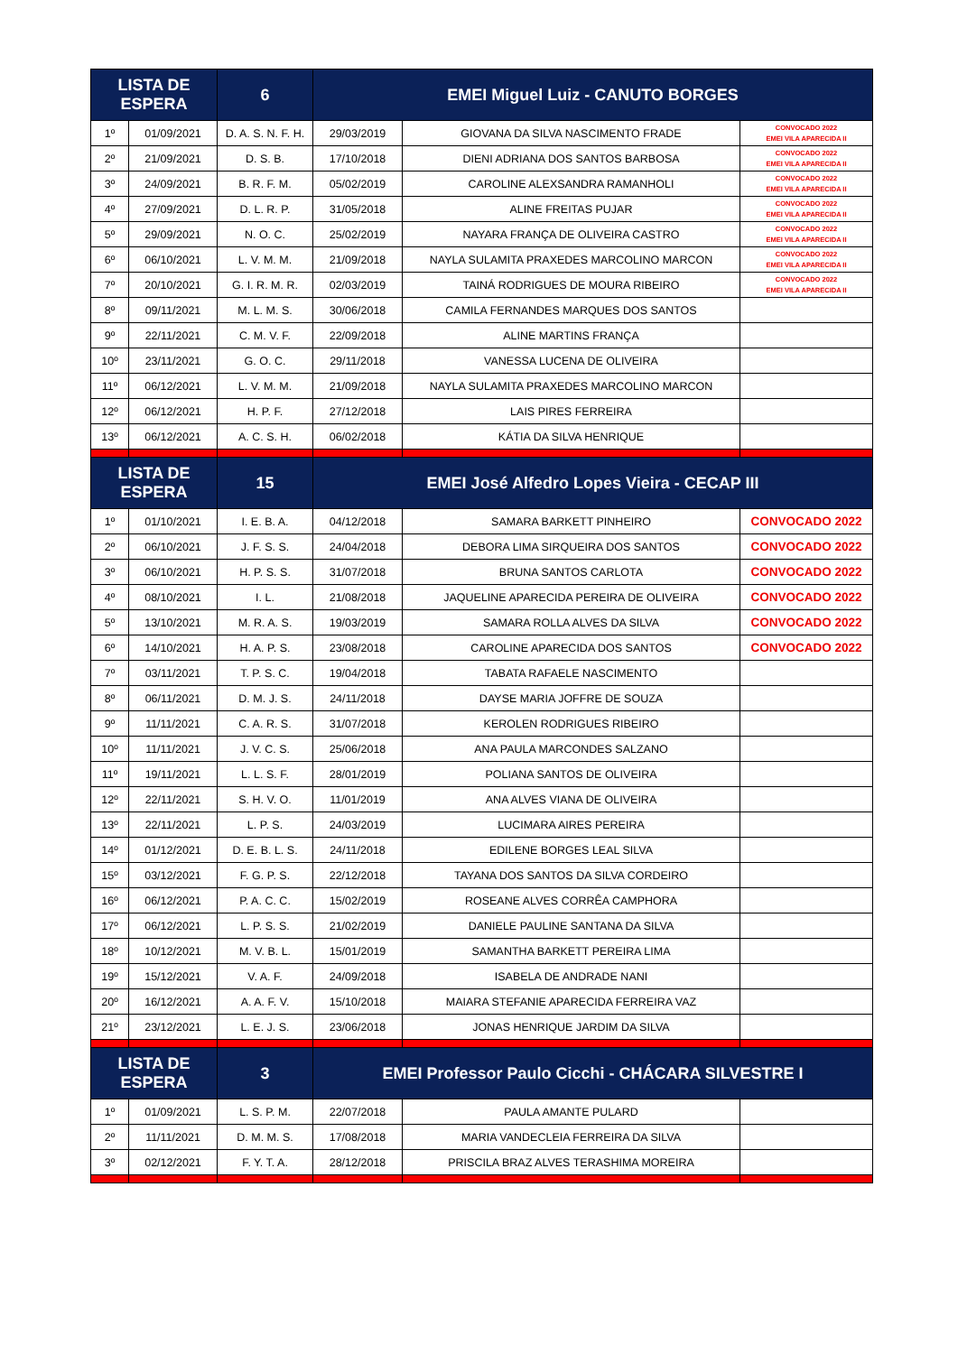| LISTA DE ESPERA | | 6 | EMEI Miguel Luiz - CANUTO BORGES | | |
| --- | --- | --- | --- | --- | --- |
| 1º | 01/09/2021 | D. A. S. N. F. H. | 29/03/2019 | GIOVANA DA SILVA NASCIMENTO FRADE | CONVOCADO 2022 EMEI VILA APARECIDA II |
| 2º | 21/09/2021 | D. S. B. | 17/10/2018 | DIENI ADRIANA DOS SANTOS BARBOSA | CONVOCADO 2022 EMEI VILA APARECIDA II |
| 3º | 24/09/2021 | B. R. F. M. | 05/02/2019 | CAROLINE ALEXSANDRA RAMANHOLI | CONVOCADO 2022 EMEI VILA APARECIDA II |
| 4º | 27/09/2021 | D. L. R. P. | 31/05/2018 | ALINE FREITAS PUJAR | CONVOCADO 2022 EMEI VILA APARECIDA II |
| 5º | 29/09/2021 | N. O. C. | 25/02/2019 | NAYARA FRANÇA DE OLIVEIRA CASTRO | CONVOCADO 2022 EMEI VILA APARECIDA II |
| 6º | 06/10/2021 | L. V. M. M. | 21/09/2018 | NAYLA SULAMITA PRAXEDES MARCOLINO MARCON | CONVOCADO 2022 EMEI VILA APARECIDA II |
| 7º | 20/10/2021 | G. I. R. M. R. | 02/03/2019 | TAINÁ RODRIGUES DE MOURA RIBEIRO | CONVOCADO 2022 EMEI VILA APARECIDA II |
| 8º | 09/11/2021 | M. L. M. S. | 30/06/2018 | CAMILA FERNANDES MARQUES DOS SANTOS | |
| 9º | 22/11/2021 | C. M. V. F. | 22/09/2018 | ALINE MARTINS FRANÇA | |
| 10º | 23/11/2021 | G. O. C. | 29/11/2018 | VANESSA LUCENA DE OLIVEIRA | |
| 11º | 06/12/2021 | L. V. M. M. | 21/09/2018 | NAYLA SULAMITA PRAXEDES MARCOLINO MARCON | |
| 12º | 06/12/2021 | H. P. F. | 27/12/2018 | LAIS PIRES FERREIRA | |
| 13º | 06/12/2021 | A. C. S. H. | 06/02/2018 | KÁTIA DA SILVA HENRIQUE | |
| LISTA DE ESPERA | | 15 | EMEI José Alfedro Lopes Vieira - CECAP III | | |
| 1º | 01/10/2021 | I. E. B. A. | 04/12/2018 | SAMARA BARKETT PINHEIRO | CONVOCADO 2022 |
| 2º | 06/10/2021 | J. F. S. S. | 24/04/2018 | DEBORA LIMA SIRQUEIRA DOS SANTOS | CONVOCADO 2022 |
| 3º | 06/10/2021 | H. P. S. S. | 31/07/2018 | BRUNA SANTOS CARLOTA | CONVOCADO 2022 |
| 4º | 08/10/2021 | I. L. | 21/08/2018 | JAQUELINE APARECIDA PEREIRA DE OLIVEIRA | CONVOCADO 2022 |
| 5º | 13/10/2021 | M. R. A. S. | 19/03/2019 | SAMARA ROLLA ALVES DA SILVA | CONVOCADO 2022 |
| 6º | 14/10/2021 | H. A. P. S. | 23/08/2018 | CAROLINE APARECIDA DOS SANTOS | CONVOCADO 2022 |
| 7º | 03/11/2021 | T. P. S. C. | 19/04/2018 | TABATA RAFAELE NASCIMENTO | |
| 8º | 06/11/2021 | D. M. J. S. | 24/11/2018 | DAYSE MARIA JOFFRE DE SOUZA | |
| 9º | 11/11/2021 | C. A. R. S. | 31/07/2018 | KEROLEN RODRIGUES RIBEIRO | |
| 10º | 11/11/2021 | J. V. C. S. | 25/06/2018 | ANA PAULA MARCONDES SALZANO | |
| 11º | 19/11/2021 | L. L. S. F. | 28/01/2019 | POLIANA SANTOS DE OLIVEIRA | |
| 12º | 22/11/2021 | S. H. V. O. | 11/01/2019 | ANA ALVES VIANA DE OLIVEIRA | |
| 13º | 22/11/2021 | L. P. S. | 24/03/2019 | LUCIMARA AIRES PEREIRA | |
| 14º | 01/12/2021 | D. E. B. L. S. | 24/11/2018 | EDILENE BORGES LEAL SILVA | |
| 15º | 03/12/2021 | F. G. P. S. | 22/12/2018 | TAYANA DOS SANTOS DA SILVA CORDEIRO | |
| 16º | 06/12/2021 | P. A. C. C. | 15/02/2019 | ROSEANE ALVES CORRÊA CAMPHORA | |
| 17º | 06/12/2021 | L. P. S. S. | 21/02/2019 | DANIELE PAULINE SANTANA DA SILVA | |
| 18º | 10/12/2021 | M. V. B. L. | 15/01/2019 | SAMANTHA BARKETT PEREIRA LIMA | |
| 19º | 15/12/2021 | V. A. F. | 24/09/2018 | ISABELA DE ANDRADE NANI | |
| 20º | 16/12/2021 | A. A. F. V. | 15/10/2018 | MAIARA STEFANIE APARECIDA FERREIRA VAZ | |
| 21º | 23/12/2021 | L. E. J. S. | 23/06/2018 | JONAS HENRIQUE JARDIM DA SILVA | |
| LISTA DE ESPERA | | 3 | EMEI Professor Paulo Cicchi - CHÁCARA SILVESTRE I | | |
| 1º | 01/09/2021 | L. S. P. M. | 22/07/2018 | PAULA AMANTE PULARD | |
| 2º | 11/11/2021 | D. M. M. S. | 17/08/2018 | MARIA VANDECLEIA FERREIRA DA SILVA | |
| 3º | 02/12/2021 | F. Y. T. A. | 28/12/2018 | PRISCILA BRAZ ALVES TERASHIMA MOREIRA | |